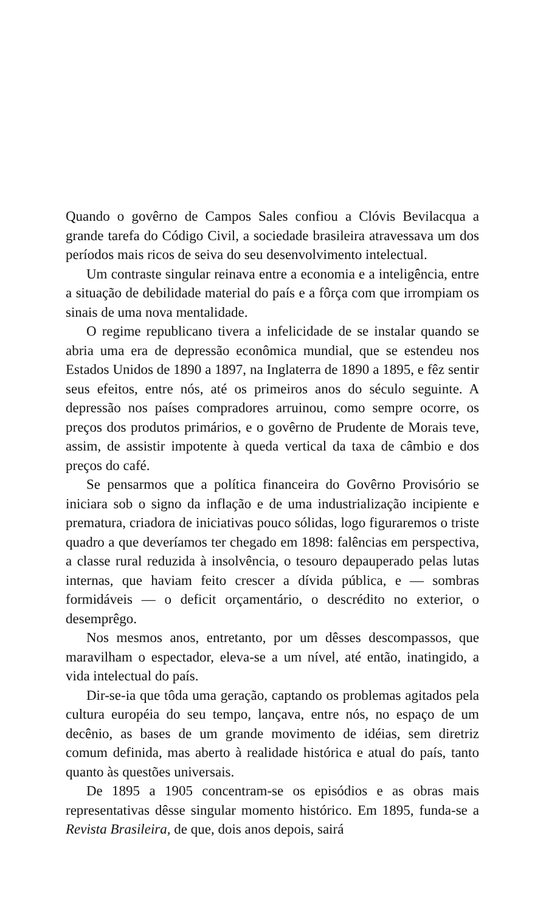Quando o govêrno de Campos Sales confiou a Clóvis Bevilacqua a grande tarefa do Código Civil, a sociedade brasileira atravessava um dos períodos mais ricos de seiva do seu desenvolvimento intelectual.
Um contraste singular reinava entre a economia e a inteligência, entre a situação de debilidade material do país e a fôrça com que irrompiam os sinais de uma nova mentalidade.
O regime republicano tivera a infelicidade de se instalar quando se abria uma era de depressão econômica mundial, que se estendeu nos Estados Unidos de 1890 a 1897, na Inglaterra de 1890 a 1895, e fêz sentir seus efeitos, entre nós, até os primeiros anos do século seguinte. A depressão nos países compradores arruinou, como sempre ocorre, os preços dos produtos primários, e o govêrno de Prudente de Morais teve, assim, de assistir impotente à queda vertical da taxa de câmbio e dos preços do café.
Se pensarmos que a política financeira do Govêrno Provisório se iniciara sob o signo da inflação e de uma industrialização incipiente e prematura, criadora de iniciativas pouco sólidas, logo figuraremos o triste quadro a que deveríamos ter chegado em 1898: falências em perspectiva, a classe rural reduzida à insolvência, o tesouro depauperado pelas lutas internas, que haviam feito crescer a dívida pública, e — sombras formidáveis — o deficit orçamentário, o descrédito no exterior, o desemprêgo.
Nos mesmos anos, entretanto, por um dêsses descompassos, que maravilham o espectador, eleva-se a um nível, até então, inatingido, a vida intelectual do país.
Dir-se-ia que tôda uma geração, captando os problemas agitados pela cultura européia do seu tempo, lançava, entre nós, no espaço de um decênio, as bases de um grande movimento de idéias, sem diretriz comum definida, mas aberto à realidade histórica e atual do país, tanto quanto às questões universais.
De 1895 a 1905 concentram-se os episódios e as obras mais representativas dêsse singular momento histórico. Em 1895, funda-se a Revista Brasileira, de que, dois anos depois, sairá